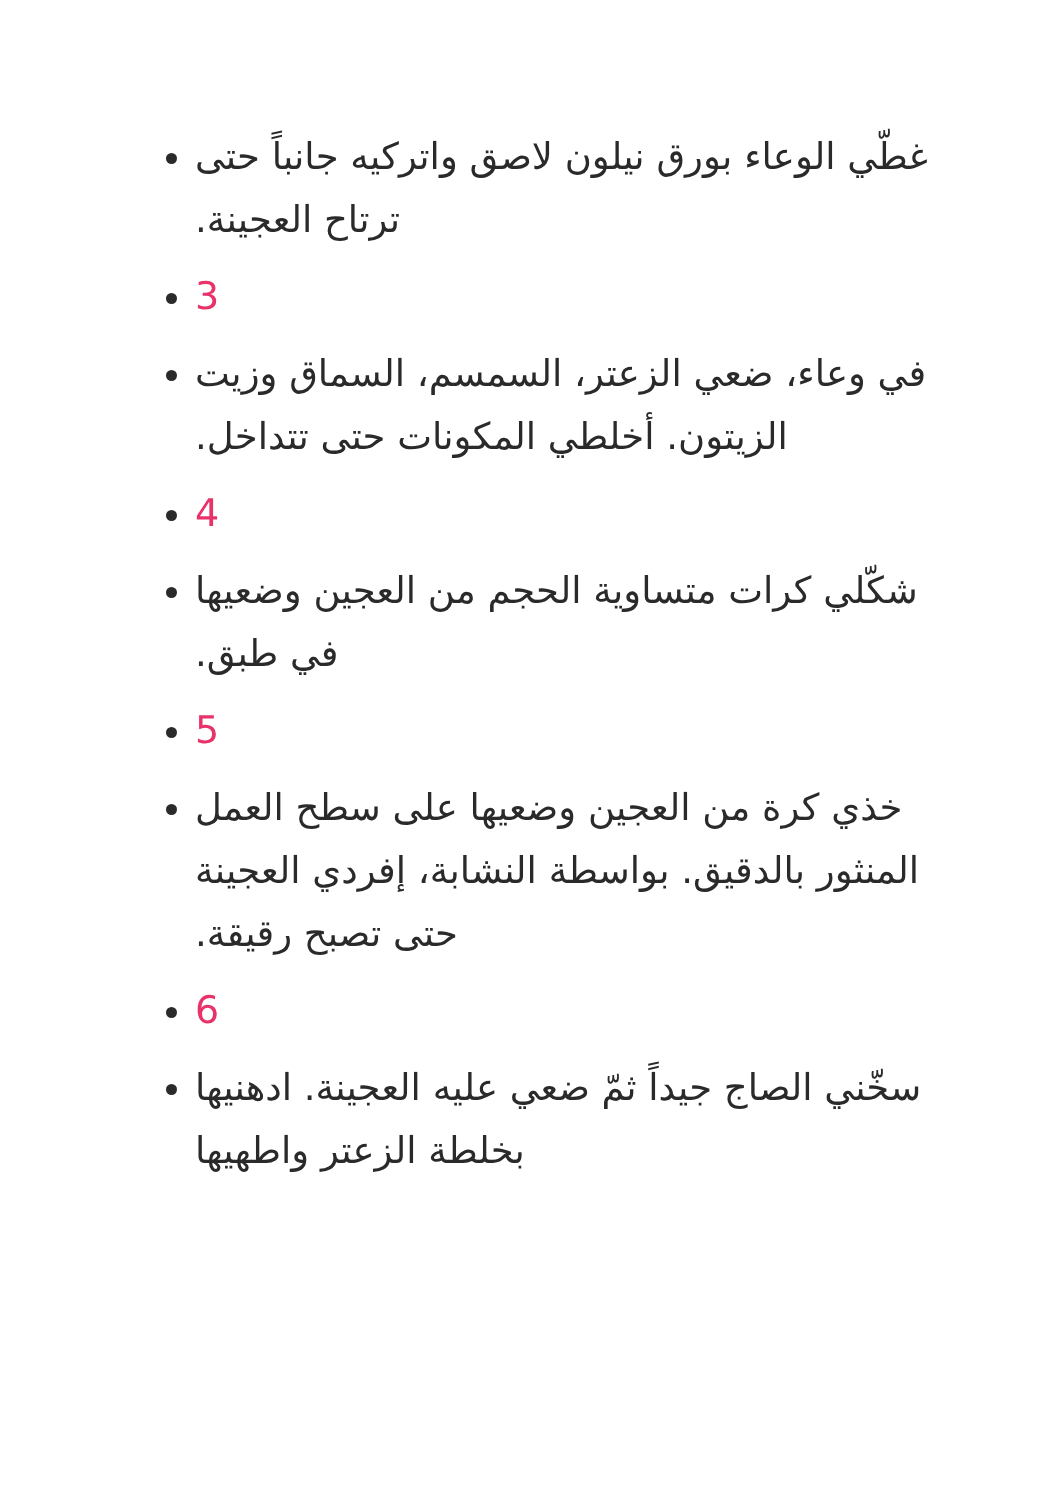غطّي الوعاء بورق نيلون لاصق واتركيه جانباً حتى ترتاح العجينة.
3
في وعاء، ضعي الزعتر، السمسم، السماق وزيت الزيتون. أخلطي المكونات حتى تتداخل.
4
شكّلي كرات متساوية الحجم من العجين وضعيها في طبق.
5
خذي كرة من العجين وضعيها على سطح العمل المنثور بالدقيق. بواسطة النشابة، إفردي العجينة حتى تصبح رقيقة.
6
سخّني الصاج جيداً ثمّ ضعي عليه العجينة. ادهنيها بخلطة الزعتر واطهيها